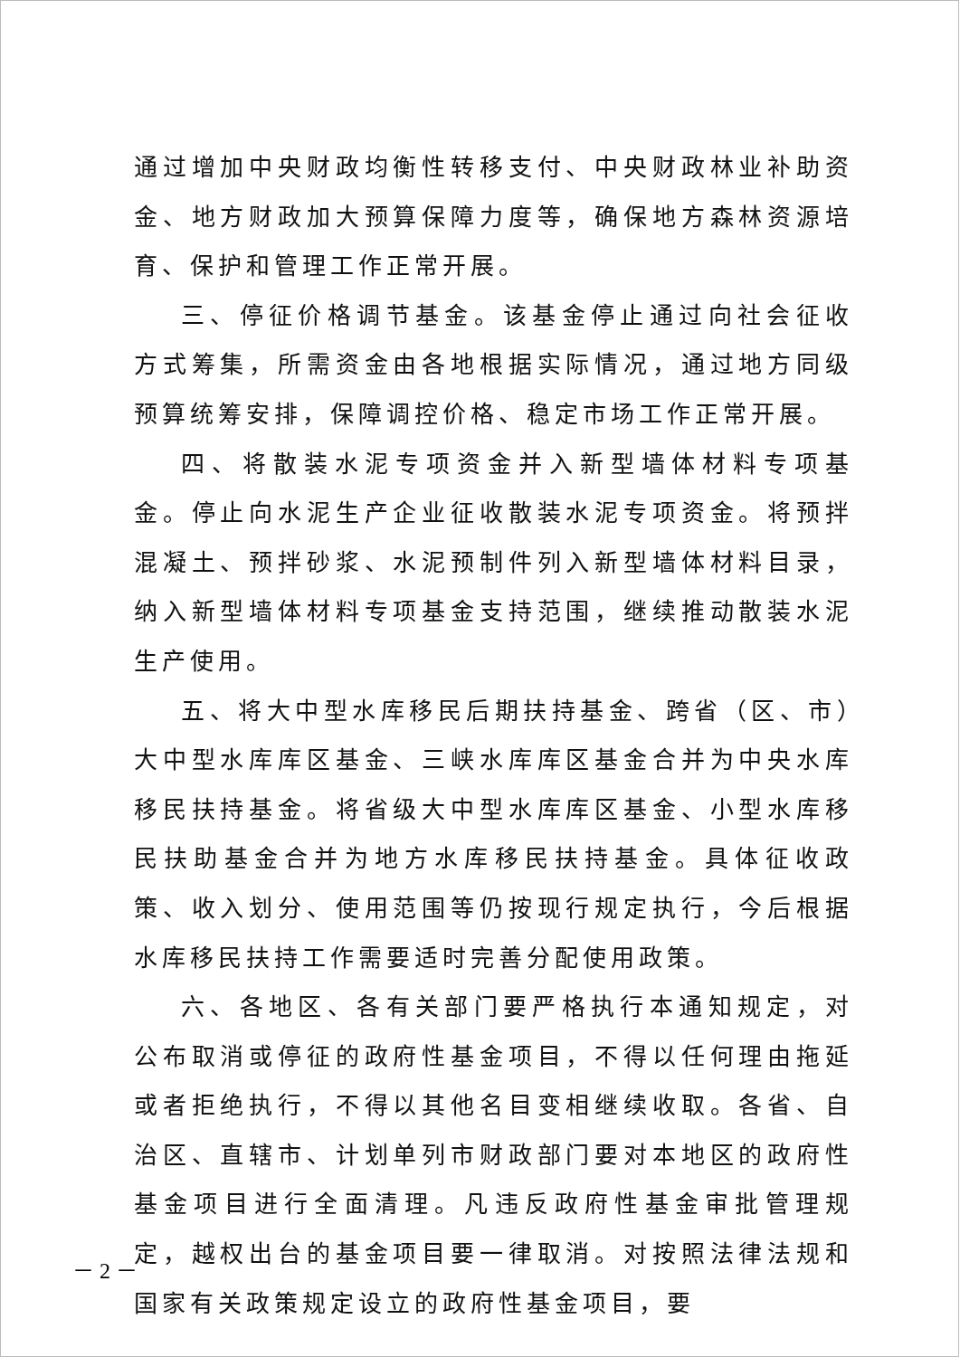通过增加中央财政均衡性转移支付、中央财政林业补助资金、地方财政加大预算保障力度等，确保地方森林资源培育、保护和管理工作正常开展。
三、停征价格调节基金。该基金停止通过向社会征收方式筹集，所需资金由各地根据实际情况，通过地方同级预算统筹安排，保障调控价格、稳定市场工作正常开展。
四、将散装水泥专项资金并入新型墙体材料专项基金。停止向水泥生产企业征收散装水泥专项资金。将预拌混凝土、预拌砂浆、水泥预制件列入新型墙体材料目录，纳入新型墙体材料专项基金支持范围，继续推动散装水泥生产使用。
五、将大中型水库移民后期扶持基金、跨省（区、市）大中型水库库区基金、三峡水库库区基金合并为中央水库移民扶持基金。将省级大中型水库库区基金、小型水库移民扶助基金合并为地方水库移民扶持基金。具体征收政策、收入划分、使用范围等仍按现行规定执行，今后根据水库移民扶持工作需要适时完善分配使用政策。
六、各地区、各有关部门要严格执行本通知规定，对公布取消或停征的政府性基金项目，不得以任何理由拖延或者拒绝执行，不得以其他名目变相继续收取。各省、自治区、直辖市、计划单列市财政部门要对本地区的政府性基金项目进行全面清理。凡违反政府性基金审批管理规定，越权出台的基金项目要一律取消。对按照法律法规和国家有关政策规定设立的政府性基金项目，要
－ 2 －